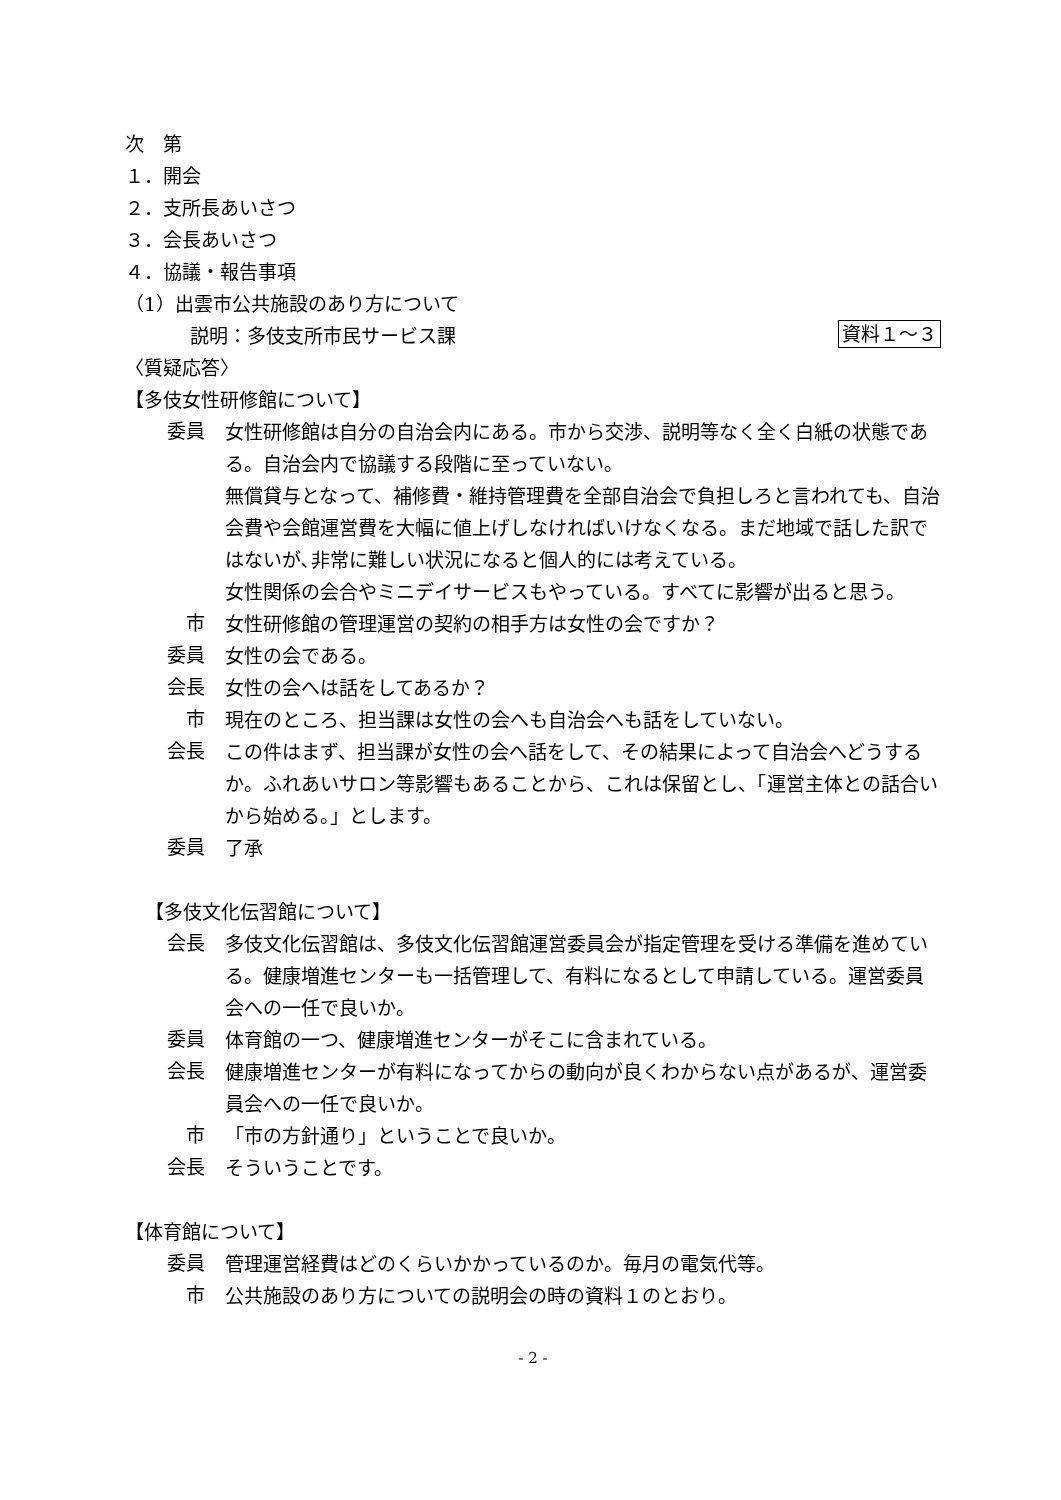次　第
１．開会
２．支所長あいさつ
３．会長あいさつ
４．協議・報告事項
（1）出雲市公共施設のあり方について
説明：多伎支所市民サービス課 資料１～３
〈質疑応答〉
【多伎女性研修館について】
委員
女性研修館は自分の自治会内にある。市から交渉、説明等なく全く白紙の状態である。自治会内で協議する段階に至っていない。
無償貸与となって、補修費・維持管理費を全部自治会で負担しろと言われても、自治会費や会館運営費を大幅に値上げしなければいけなくなる。まだ地域で話した訳ではないが､非常に難しい状況になると個人的には考えている。
女性関係の会合やミニデイサービスもやっている。すべてに影響が出ると思う。
市
女性研修館の管理運営の契約の相手方は女性の会ですか？
委員
女性の会である。
会長
女性の会へは話をしてあるか？
市
現在のところ、担当課は女性の会へも自治会へも話をしていない。
会長
この件はまず、担当課が女性の会へ話をして、その結果によって自治会へどうするか。ふれあいサロン等影響もあることから、これは保留とし、「運営主体との話合いから始める。」とします。
委員
了承
【多伎文化伝習館について】
会長
多伎文化伝習館は、多伎文化伝習館運営委員会が指定管理を受ける準備を進めている。健康増進センターも一括管理して、有料になるとして申請している。運営委員会への一任で良いか。
委員
体育館の一つ、健康増進センターがそこに含まれている。
会長
健康増進センターが有料になってからの動向が良くわからない点があるが、運営委員会への一任で良いか。
市
「市の方針通り」ということで良いか。
会長
そういうことです。
【体育館について】
委員
管理運営経費はどのくらいかかっているのか。毎月の電気代等。
市
公共施設のあり方についての説明会の時の資料１のとおり。
- 2 -